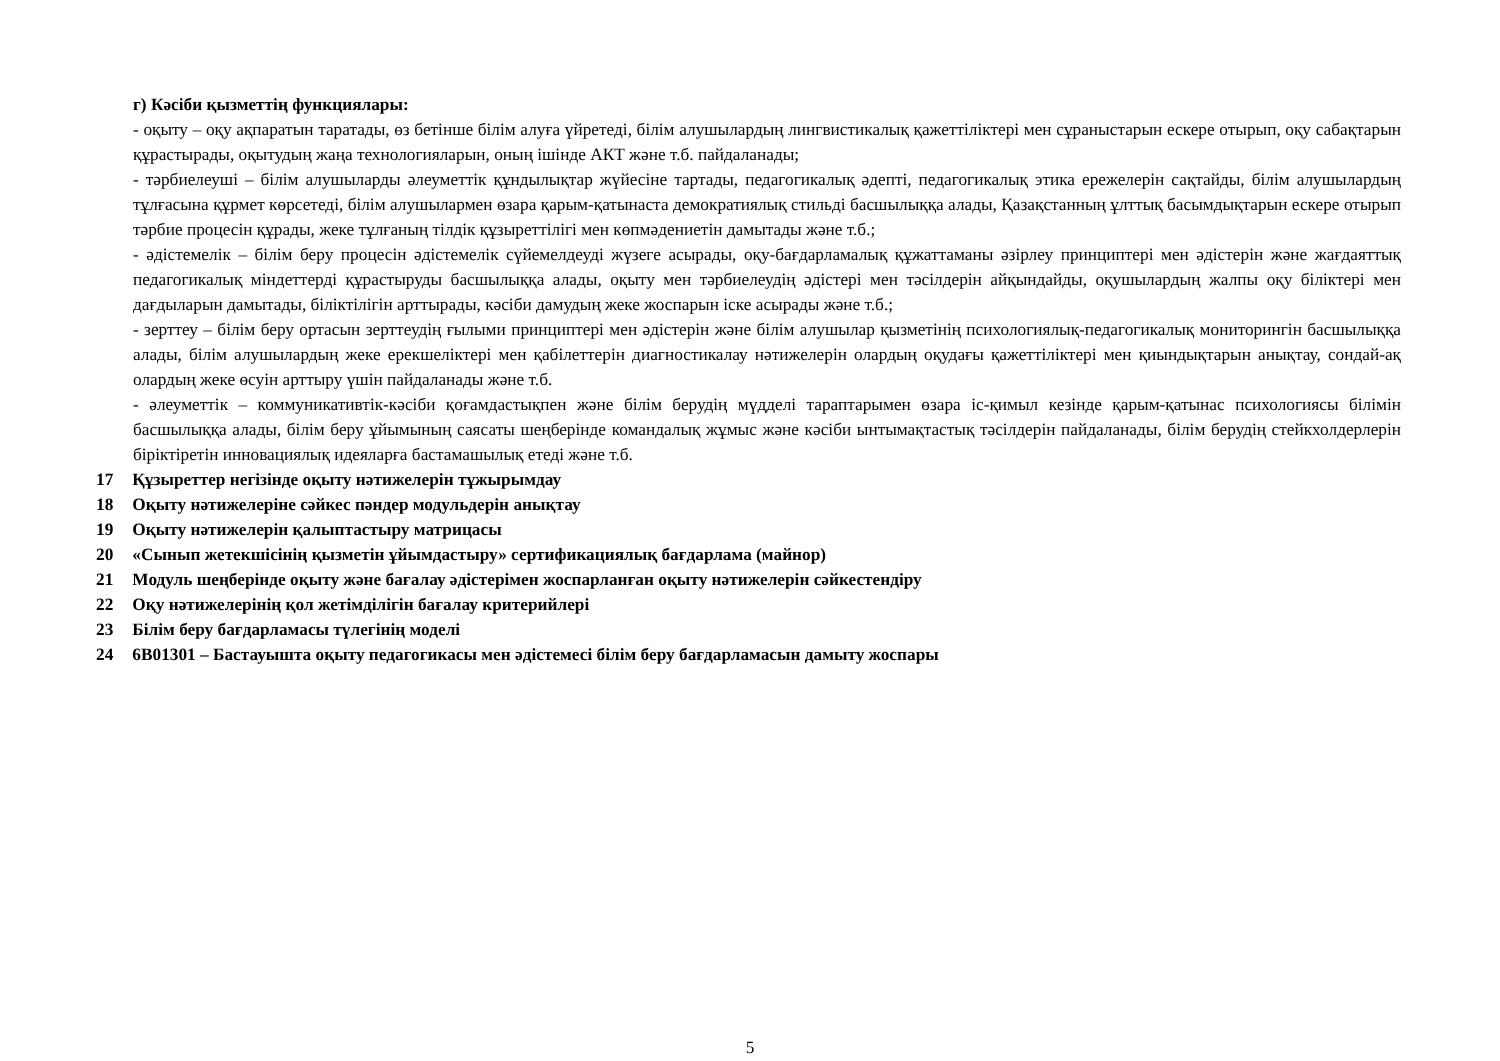г) Кәсіби қызметтің функциялары:
- оқыту – оқу ақпаратын таратады, өз бетінше білім алуға үйретеді, білім алушылардың лингвистикалық қажеттіліктері мен сұраныстарын ескере отырып, оқу сабақтарын құрастырады, оқытудың жаңа технологияларын, оның ішінде АКТ және т.б. пайдаланады;
- тәрбиелеуші – білім алушыларды әлеуметтік құндылықтар жүйесіне тартады, педагогикалық әдепті, педагогикалық этика ережелерін сақтайды, білім алушылардың тұлғасына құрмет көрсетеді, білім алушылармен өзара қарым-қатынаста демократиялық стильді басшылыққа алады, Қазақстанның ұлттық басымдықтарын ескере отырып тәрбие процесін құрады, жеке тұлғаның тілдік құзыреттілігі мен көпмәдениетін дамытады және т.б.;
- әдістемелік – білім беру процесін әдістемелік сүйемелдеуді жүзеге асырады, оқу-бағдарламалық құжаттаманы әзірлеу принциптері мен әдістерін және жағдаяттық педагогикалық міндеттерді құрастыруды басшылыққа алады, оқыту мен тәрбиелеудің әдістері мен тәсілдерін айқындайды, оқушылардың жалпы оқу біліктері мен дағдыларын дамытады, біліктілігін арттырады, кәсіби дамудың жеке жоспарын іске асырады және т.б.;
- зерттеу – білім беру ортасын зерттеудің ғылыми принциптері мен әдістерін және білім алушылар қызметінің психологиялық-педагогикалық мониторингін басшылыққа алады, білім алушылардың жеке ерекшеліктері мен қабілеттерін диагностикалау нәтижелерін олардың оқудағы қажеттіліктері мен қиындықтарын анықтау, сондай-ақ олардың жеке өсуін арттыру үшін пайдаланады және т.б.
- әлеуметтік – коммуникативтік-кәсіби қоғамдастықпен және білім берудің мүдделі тараптарымен өзара іс-қимыл кезінде қарым-қатынас психологиясы білімін басшылыққа алады, білім беру ұйымының саясаты шеңберінде командалық жұмыс және кәсіби ынтымақтастық тәсілдерін пайдаланады, білім берудің стейкхолдерлерін біріктіретін инновациялық идеяларға бастамашылық етеді және т.б.
17 Құзыреттер негізінде оқыту нәтижелерін тұжырымдау
18 Оқыту нәтижелеріне сәйкес пәндер модульдерін анықтау
19 Оқыту нәтижелерін қалыптастыру матрицасы
20 «Сынып жетекшісінің қызметін ұйымдастыру» сертификациялық бағдарлама (майнор)
21 Модуль шеңберінде оқыту және бағалау әдістерімен жоспарланған оқыту нәтижелерін сәйкестендіру
22 Оқу нәтижелерінің қол жетімділігін бағалау критерийлері
23 Білім беру бағдарламасы түлегінің моделі
24 6В01301 – Бастауышта оқыту педагогикасы мен әдістемесі білім беру бағдарламасын дамыту жоспары
5